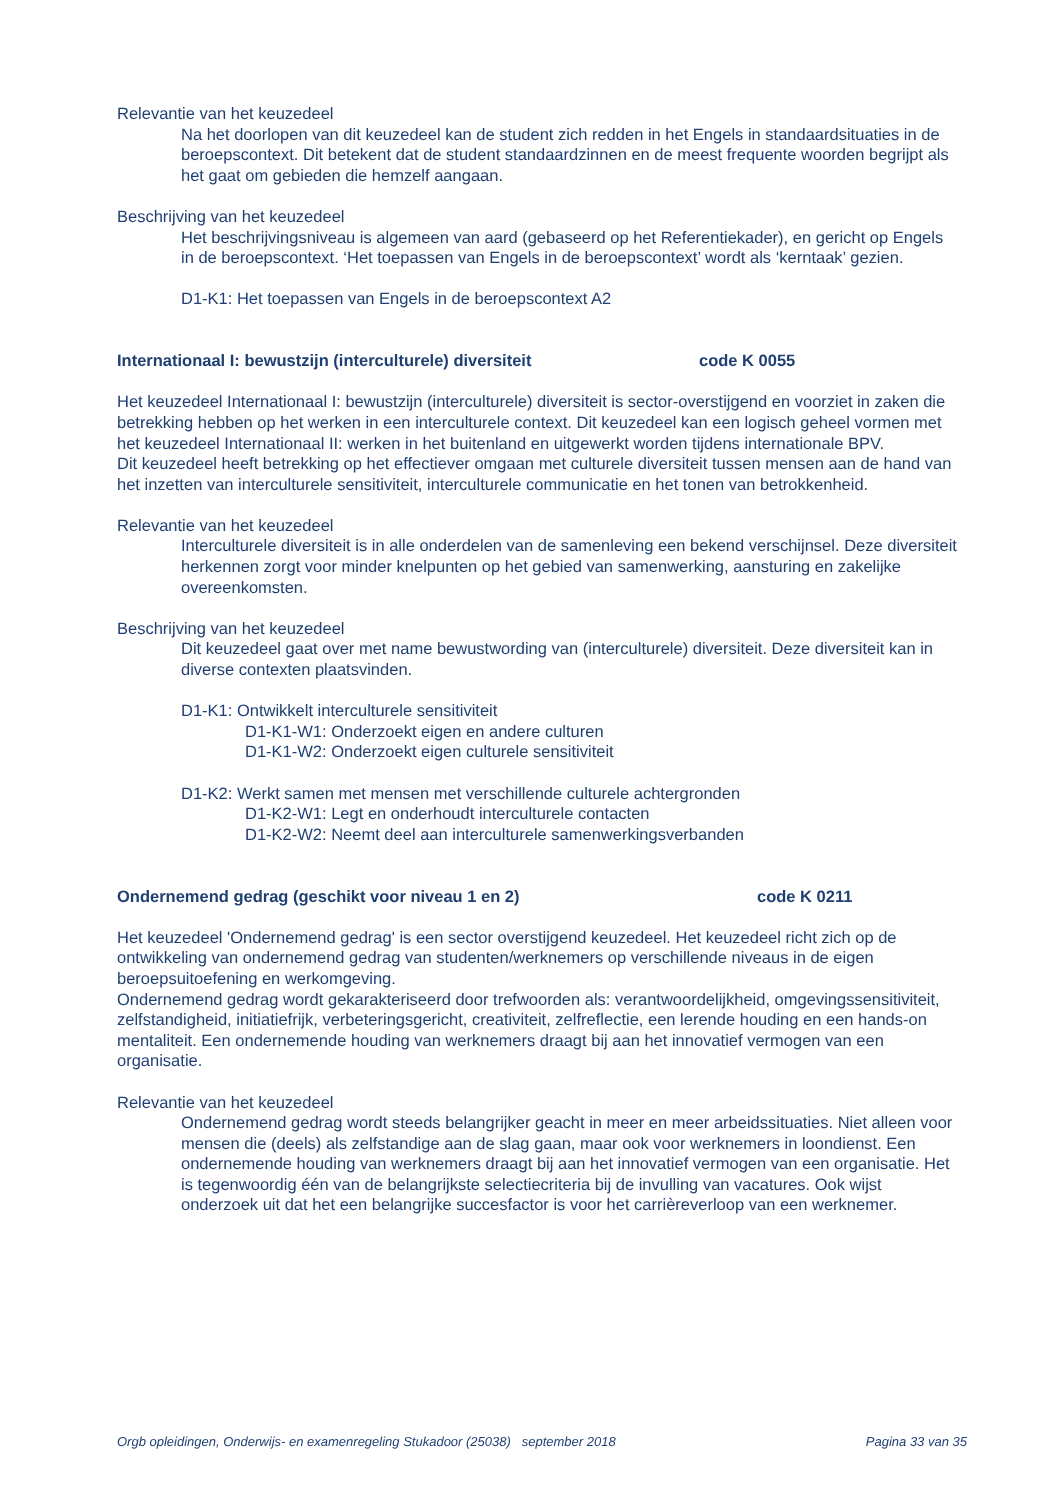Relevantie van het keuzedeel
Na het doorlopen van dit keuzedeel kan de student zich redden in het Engels in standaardsituaties in de beroepscontext. Dit betekent dat de student standaardzinnen en de meest frequente woorden begrijpt als het gaat om gebieden die hemzelf aangaan.
Beschrijving van het keuzedeel
Het beschrijvingsniveau is algemeen van aard (gebaseerd op het Referentiekader), en gericht op Engels in de beroepscontext. ‘Het toepassen van Engels in de beroepscontext’ wordt als ‘kerntaak’ gezien.
D1-K1: Het toepassen van Engels in de beroepscontext A2
Internationaal I: bewustzijn (interculturele) diversiteit code K 0055
Het keuzedeel Internationaal I: bewustzijn (interculturele) diversiteit is sector-overstijgend en voorziet in zaken die betrekking hebben op het werken in een interculturele context. Dit keuzedeel kan een logisch geheel vormen met het keuzedeel Internationaal II: werken in het buitenland en uitgewerkt worden tijdens internationale BPV.
Dit keuzedeel heeft betrekking op het effectiever omgaan met culturele diversiteit tussen mensen aan de hand van het inzetten van interculturele sensitiviteit, interculturele communicatie en het tonen van betrokkenheid.
Relevantie van het keuzedeel
Interculturele diversiteit is in alle onderdelen van de samenleving een bekend verschijnsel. Deze diversiteit herkennen zorgt voor minder knelpunten op het gebied van samenwerking, aansturing en zakelijke overeenkomsten.
Beschrijving van het keuzedeel
Dit keuzedeel gaat over met name bewustwording van (interculturele) diversiteit. Deze diversiteit kan in diverse contexten plaatsvinden.
D1-K1: Ontwikkelt interculturele sensitiviteit
D1-K1-W1: Onderzoekt eigen en andere culturen
D1-K1-W2: Onderzoekt eigen culturele sensitiviteit
D1-K2: Werkt samen met mensen met verschillende culturele achtergronden
D1-K2-W1: Legt en onderhoudt interculturele contacten
D1-K2-W2: Neemt deel aan interculturele samenwerkingsverbanden
Ondernemend gedrag (geschikt voor niveau 1 en 2) code K 0211
Het keuzedeel 'Ondernemend gedrag' is een sector overstijgend keuzedeel. Het keuzedeel richt zich op de ontwikkeling van ondernemend gedrag van studenten/werknemers op verschillende niveaus in de eigen beroepsuitoefening en werkomgeving.
Ondernemend gedrag wordt gekarakteriseerd door trefwoorden als: verantwoordelijkheid, omgevingssensitiviteit, zelfstandigheid, initiatiefrijk, verbeteringsgericht, creativiteit, zelfreflectie, een lerende houding en een hands-on mentaliteit. Een ondernemende houding van werknemers draagt bij aan het innovatief vermogen van een organisatie.
Relevantie van het keuzedeel
Ondernemend gedrag wordt steeds belangrijker geacht in meer en meer arbeidssituaties. Niet alleen voor mensen die (deels) als zelfstandige aan de slag gaan, maar ook voor werknemers in loondienst. Een ondernemende houding van werknemers draagt bij aan het innovatief vermogen van een organisatie. Het is tegenwoordig één van de belangrijkste selectiecriteria bij de invulling van vacatures. Ook wijst onderzoek uit dat het een belangrijke succesfactor is voor het carrièreverloop van een werknemer.
Orgb opleidingen, Onderwijs- en examenregeling Stukadoor (25038) september 2018 Pagina 33 van 35